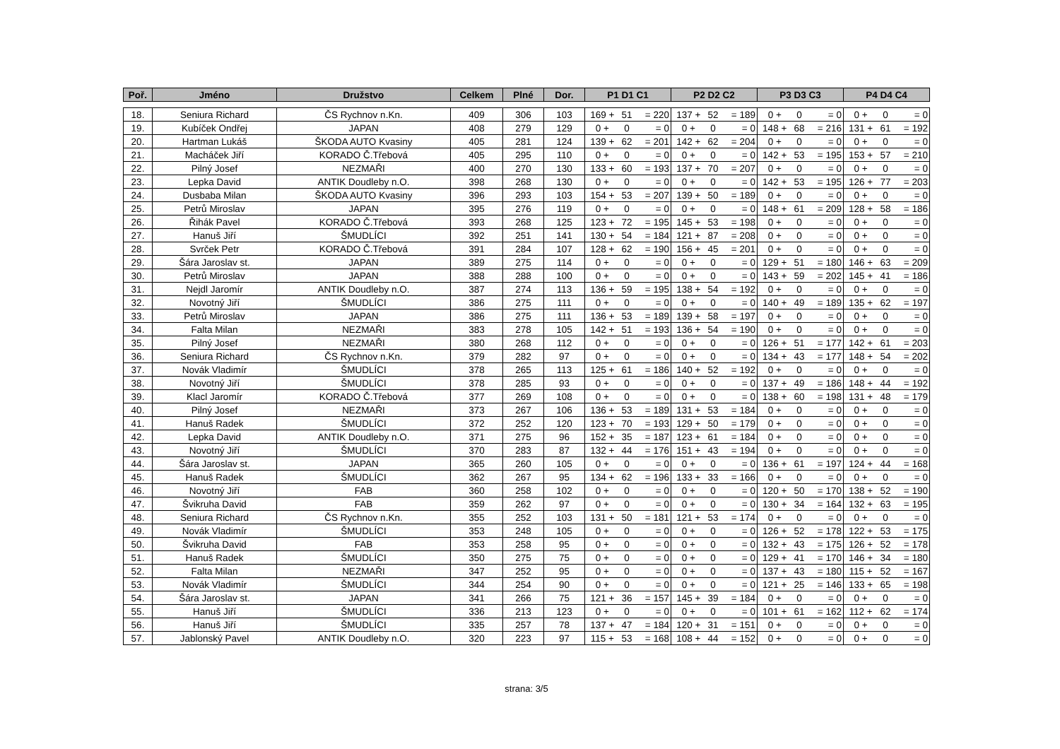| Poř. | Jméno | Družstvo | Celkem | Plné | Dor. | P1 D1 C1 | | | P2 D2 C2 | | | P3 D3 C3 | | | P4 D4 C4 | | |
| --- | --- | --- | --- | --- | --- | --- | --- | --- | --- | --- | --- | --- | --- | --- | --- | --- | --- |
| 18. | Seniura Richard | ČS Rychnov n.Kn. | 409 | 306 | 103 | 169 + | 51 | = 220 | 137 + | 52 | = 189 | 0 + | 0 | = 0 | 0 + | 0 | = 0 |
| 19. | Kubíček Ondřej | JAPAN | 408 | 279 | 129 | 0 + | 0 | = 0 | 0 + | 0 | = 0 | 148 + | 68 | = 216 | 131 + | 61 | = 192 |
| 20. | Hartman Lukáš | ŠKODA AUTO Kvasiny | 405 | 281 | 124 | 139 + | 62 | = 201 | 142 + | 62 | = 204 | 0 + | 0 | = 0 | 0 + | 0 | = 0 |
| 21. | Macháček Jiří | KORADO Č.Třebová | 405 | 295 | 110 | 0 + | 0 | = 0 | 0 + | 0 | = 0 | 142 + | 53 | = 195 | 153 + | 57 | = 210 |
| 22. | Pilný Josef | NEZMAŘI | 400 | 270 | 130 | 133 + | 60 | = 193 | 137 + | 70 | = 207 | 0 + | 0 | = 0 | 0 + | 0 | = 0 |
| 23. | Lepka David | ANTIK Doudleby n.O. | 398 | 268 | 130 | 0 + | 0 | = 0 | 0 + | 0 | = 0 | 142 + | 53 | = 195 | 126 + | 77 | = 203 |
| 24. | Dusbaba Milan | ŠKODA AUTO Kvasiny | 396 | 293 | 103 | 154 + | 53 | = 207 | 139 + | 50 | = 189 | 0 + | 0 | = 0 | 0 + | 0 | = 0 |
| 25. | Petrů Miroslav | JAPAN | 395 | 276 | 119 | 0 + | 0 | = 0 | 0 + | 0 | = 0 | 148 + | 61 | = 209 | 128 + | 58 | = 186 |
| 26. | Řihák Pavel | KORADO Č.Třebová | 393 | 268 | 125 | 123 + | 72 | = 195 | 145 + | 53 | = 198 | 0 + | 0 | = 0 | 0 + | 0 | = 0 |
| 27. | Hanuš Jiří | ŠMUDLÍCI | 392 | 251 | 141 | 130 + | 54 | = 184 | 121 + | 87 | = 208 | 0 + | 0 | = 0 | 0 + | 0 | = 0 |
| 28. | Svrček Petr | KORADO Č.Třebová | 391 | 284 | 107 | 128 + | 62 | = 190 | 156 + | 45 | = 201 | 0 + | 0 | = 0 | 0 + | 0 | = 0 |
| 29. | Šára Jaroslav st. | JAPAN | 389 | 275 | 114 | 0 + | 0 | = 0 | 0 + | 0 | = 0 | 129 + | 51 | = 180 | 146 + | 63 | = 209 |
| 30. | Petrů Miroslav | JAPAN | 388 | 288 | 100 | 0 + | 0 | = 0 | 0 + | 0 | = 0 | 143 + | 59 | = 202 | 145 + | 41 | = 186 |
| 31. | Nejdl Jaromír | ANTIK Doudleby n.O. | 387 | 274 | 113 | 136 + | 59 | = 195 | 138 + | 54 | = 192 | 0 + | 0 | = 0 | 0 + | 0 | = 0 |
| 32. | Novotný Jiří | ŠMUDLÍCI | 386 | 275 | 111 | 0 + | 0 | = 0 | 0 + | 0 | = 0 | 140 + | 49 | = 189 | 135 + | 62 | = 197 |
| 33. | Petrů Miroslav | JAPAN | 386 | 275 | 111 | 136 + | 53 | = 189 | 139 + | 58 | = 197 | 0 + | 0 | = 0 | 0 + | 0 | = 0 |
| 34. | Falta Milan | NEZMAŘI | 383 | 278 | 105 | 142 + | 51 | = 193 | 136 + | 54 | = 190 | 0 + | 0 | = 0 | 0 + | 0 | = 0 |
| 35. | Pilný Josef | NEZMAŘI | 380 | 268 | 112 | 0 + | 0 | = 0 | 0 + | 0 | = 0 | 126 + | 51 | = 177 | 142 + | 61 | = 203 |
| 36. | Seniura Richard | ČS Rychnov n.Kn. | 379 | 282 | 97 | 0 + | 0 | = 0 | 0 + | 0 | = 0 | 134 + | 43 | = 177 | 148 + | 54 | = 202 |
| 37. | Novák Vladimír | ŠMUDLÍCI | 378 | 265 | 113 | 125 + | 61 | = 186 | 140 + | 52 | = 192 | 0 + | 0 | = 0 | 0 + | 0 | = 0 |
| 38. | Novotný Jiří | ŠMUDLÍCI | 378 | 285 | 93 | 0 + | 0 | = 0 | 0 + | 0 | = 0 | 137 + | 49 | = 186 | 148 + | 44 | = 192 |
| 39. | Klacl Jaromír | KORADO Č.Třebová | 377 | 269 | 108 | 0 + | 0 | = 0 | 0 + | 0 | = 0 | 138 + | 60 | = 198 | 131 + | 48 | = 179 |
| 40. | Pilný Josef | NEZMAŘI | 373 | 267 | 106 | 136 + | 53 | = 189 | 131 + | 53 | = 184 | 0 + | 0 | = 0 | 0 + | 0 | = 0 |
| 41. | Hanuš Radek | ŠMUDLÍCI | 372 | 252 | 120 | 123 + | 70 | = 193 | 129 + | 50 | = 179 | 0 + | 0 | = 0 | 0 + | 0 | = 0 |
| 42. | Lepka David | ANTIK Doudleby n.O. | 371 | 275 | 96 | 152 + | 35 | = 187 | 123 + | 61 | = 184 | 0 + | 0 | = 0 | 0 + | 0 | = 0 |
| 43. | Novotný Jiří | ŠMUDLÍCI | 370 | 283 | 87 | 132 + | 44 | = 176 | 151 + | 43 | = 194 | 0 + | 0 | = 0 | 0 + | 0 | = 0 |
| 44. | Šára Jaroslav st. | JAPAN | 365 | 260 | 105 | 0 + | 0 | = 0 | 0 + | 0 | = 0 | 136 + | 61 | = 197 | 124 + | 44 | = 168 |
| 45. | Hanuš Radek | ŠMUDLÍCI | 362 | 267 | 95 | 134 + | 62 | = 196 | 133 + | 33 | = 166 | 0 + | 0 | = 0 | 0 + | 0 | = 0 |
| 46. | Novotný Jiří | FAB | 360 | 258 | 102 | 0 + | 0 | = 0 | 0 + | 0 | = 0 | 120 + | 50 | = 170 | 138 + | 52 | = 190 |
| 47. | Švikruha David | FAB | 359 | 262 | 97 | 0 + | 0 | = 0 | 0 + | 0 | = 0 | 130 + | 34 | = 164 | 132 + | 63 | = 195 |
| 48. | Seniura Richard | ČS Rychnov n.Kn. | 355 | 252 | 103 | 131 + | 50 | = 181 | 121 + | 53 | = 174 | 0 + | 0 | = 0 | 0 + | 0 | = 0 |
| 49. | Novák Vladimír | ŠMUDLÍCI | 353 | 248 | 105 | 0 + | 0 | = 0 | 0 + | 0 | = 0 | 126 + | 52 | = 178 | 122 + | 53 | = 175 |
| 50. | Švikruha David | FAB | 353 | 258 | 95 | 0 + | 0 | = 0 | 0 + | 0 | = 0 | 132 + | 43 | = 175 | 126 + | 52 | = 178 |
| 51. | Hanuš Radek | ŠMUDLÍCI | 350 | 275 | 75 | 0 + | 0 | = 0 | 0 + | 0 | = 0 | 129 + | 41 | = 170 | 146 + | 34 | = 180 |
| 52. | Falta Milan | NEZMAŘI | 347 | 252 | 95 | 0 + | 0 | = 0 | 0 + | 0 | = 0 | 137 + | 43 | = 180 | 115 + | 52 | = 167 |
| 53. | Novák Vladimír | ŠMUDLÍCI | 344 | 254 | 90 | 0 + | 0 | = 0 | 0 + | 0 | = 0 | 121 + | 25 | = 146 | 133 + | 65 | = 198 |
| 54. | Šára Jaroslav st. | JAPAN | 341 | 266 | 75 | 121 + | 36 | = 157 | 145 + | 39 | = 184 | 0 + | 0 | = 0 | 0 + | 0 | = 0 |
| 55. | Hanuš Jiří | ŠMUDLÍCI | 336 | 213 | 123 | 0 + | 0 | = 0 | 0 + | 0 | = 0 | 101 + | 61 | = 162 | 112 + | 62 | = 174 |
| 56. | Hanuš Jiří | ŠMUDLÍCI | 335 | 257 | 78 | 137 + | 47 | = 184 | 120 + | 31 | = 151 | 0 + | 0 | = 0 | 0 + | 0 | = 0 |
| 57. | Jablonský Pavel | ANTIK Doudleby n.O. | 320 | 223 | 97 | 115 + | 53 | = 168 | 108 + | 44 | = 152 | 0 + | 0 | = 0 | 0 + | 0 | = 0 |
strana: 3/5